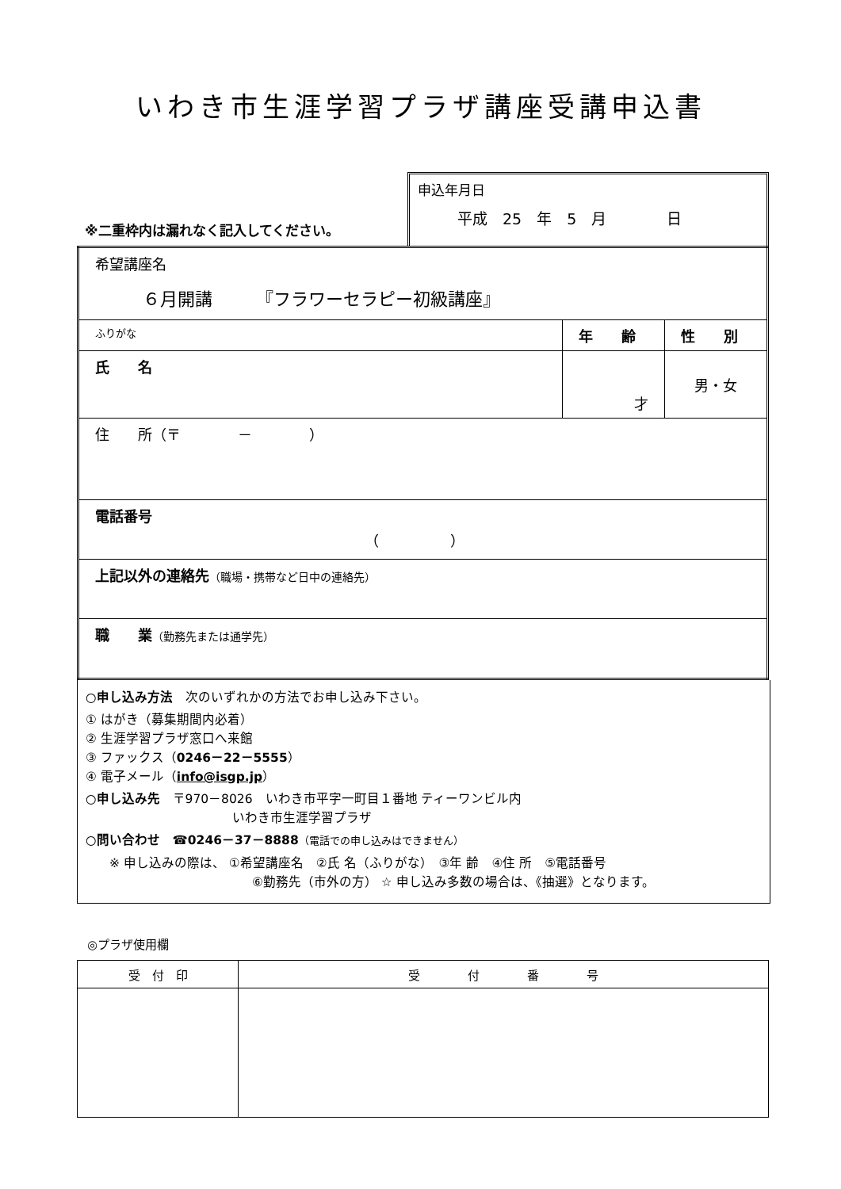いわき市生涯学習プラザ講座受講申込書
※二重枠内は漏れなく記入してください。
申込年月日
平成　25　年　5　月　　　　日
| 希望講座名 ６月開講 『フラワーセラピー初級講座』 | | |
| ふりがな | 年 齢 | 性 別 |
| 氏 名 | 才 | 男・女 |
| 住 所（〒 － ） | | |
| 電話番号 （ ） | | |
| 上記以外の連絡先 （職場・携帯など日中の連絡先） | | |
| 職 業 （勤務先または通学先） | | |
○申し込み方法　次のいずれかの方法でお申し込み下さい。
① はがき（募集期間内必着）
② 生涯学習プラザ窓口へ来館
③ ファックス（0246－22－5555）
④ 電子メール（info@isgp.jp）
○申し込み先　〒970－8026　いわき市平字一町目１番地 ティーワンビル内
いわき市生涯学習プラザ
○問い合わせ　☎0246－37－8888（電話での申し込みはできません）
※ 申し込みの際は、 ①希望講座名　②氏 名（ふりがな）　③年 齢　④住 所　⑤電話番号
⑥勤務先（市外の方） ☆ 申し込み多数の場合は、《抽選》となります。
◎プラザ使用欄
| 受 付 印 | 受 付 番 号 |
| --- | --- |